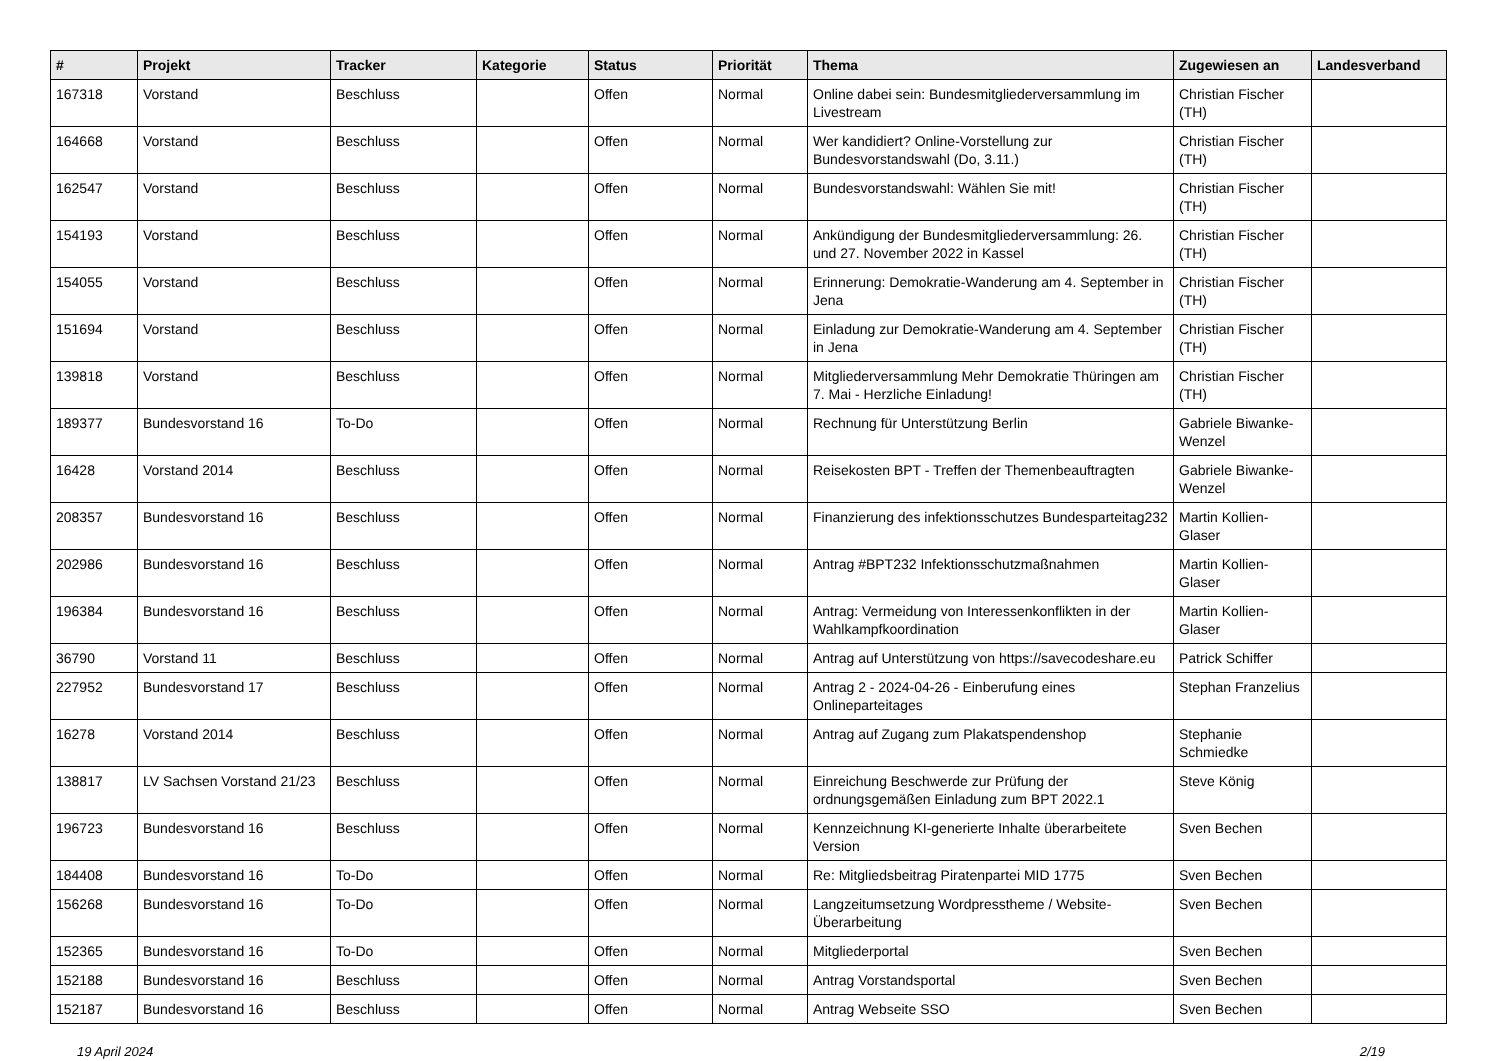| # | Projekt | Tracker | Kategorie | Status | Priorität | Thema | Zugewiesen an | Landesverband |
| --- | --- | --- | --- | --- | --- | --- | --- | --- |
| 167318 | Vorstand | Beschluss | | Offen | Normal | Online dabei sein: Bundesmitgliederversammlung im Livestream | Christian Fischer (TH) | |
| 164668 | Vorstand | Beschluss | | Offen | Normal | Wer kandidiert? Online-Vorstellung zur Bundesvorstandswahl (Do, 3.11.) | Christian Fischer (TH) | |
| 162547 | Vorstand | Beschluss | | Offen | Normal | Bundesvorstandswahl: Wählen Sie mit! | Christian Fischer (TH) | |
| 154193 | Vorstand | Beschluss | | Offen | Normal | Ankündigung der Bundesmitgliederversammlung: 26. und 27. November 2022 in Kassel | Christian Fischer (TH) | |
| 154055 | Vorstand | Beschluss | | Offen | Normal | Erinnerung: Demokratie-Wanderung am 4. September in Jena | Christian Fischer (TH) | |
| 151694 | Vorstand | Beschluss | | Offen | Normal | Einladung zur Demokratie-Wanderung am 4. September in Jena | Christian Fischer (TH) | |
| 139818 | Vorstand | Beschluss | | Offen | Normal | Mitgliederversammlung Mehr Demokratie Thüringen am 7. Mai - Herzliche Einladung! | Christian Fischer (TH) | |
| 189377 | Bundesvorstand 16 | To-Do | | Offen | Normal | Rechnung für Unterstützung Berlin | Gabriele Biwanke-Wenzel | |
| 16428 | Vorstand 2014 | Beschluss | | Offen | Normal | Reisekosten BPT - Treffen der Themenbeauftragten | Gabriele Biwanke-Wenzel | |
| 208357 | Bundesvorstand 16 | Beschluss | | Offen | Normal | Finanzierung des infektionsschutzes Bundesparteitag232 | Martin Kollien-Glaser | |
| 202986 | Bundesvorstand 16 | Beschluss | | Offen | Normal | Antrag #BPT232 Infektionsschutzmaßnahmen | Martin Kollien-Glaser | |
| 196384 | Bundesvorstand 16 | Beschluss | | Offen | Normal | Antrag: Vermeidung von Interessenkonflikten in der Wahlkampfkoordination | Martin Kollien-Glaser | |
| 36790 | Vorstand 11 | Beschluss | | Offen | Normal | Antrag auf Unterstützung von https://savecodeshare.eu | Patrick Schiffer | |
| 227952 | Bundesvorstand 17 | Beschluss | | Offen | Normal | Antrag 2 - 2024-04-26 - Einberufung eines Onlineparteitages | Stephan Franzelius | |
| 16278 | Vorstand 2014 | Beschluss | | Offen | Normal | Antrag auf Zugang zum Plakatspendenshop | Stephanie Schmiedke | |
| 138817 | LV Sachsen Vorstand 21/23 | Beschluss | | Offen | Normal | Einreichung Beschwerde zur Prüfung der ordnungsgemäßen Einladung zum BPT 2022.1 | Steve König | |
| 196723 | Bundesvorstand 16 | Beschluss | | Offen | Normal | Kennzeichnung KI-generierte Inhalte überarbeitete Version | Sven Bechen | |
| 184408 | Bundesvorstand 16 | To-Do | | Offen | Normal | Re: Mitgliedsbeitrag Piratenpartei MID 1775 | Sven Bechen | |
| 156268 | Bundesvorstand 16 | To-Do | | Offen | Normal | Langzeitumsetzung Wordpresstheme / Website-Überarbeitung | Sven Bechen | |
| 152365 | Bundesvorstand 16 | To-Do | | Offen | Normal | Mitgliederportal | Sven Bechen | |
| 152188 | Bundesvorstand 16 | Beschluss | | Offen | Normal | Antrag Vorstandsportal | Sven Bechen | |
| 152187 | Bundesvorstand 16 | Beschluss | | Offen | Normal | Antrag Webseite SSO | Sven Bechen | |
19 April 2024 2/19